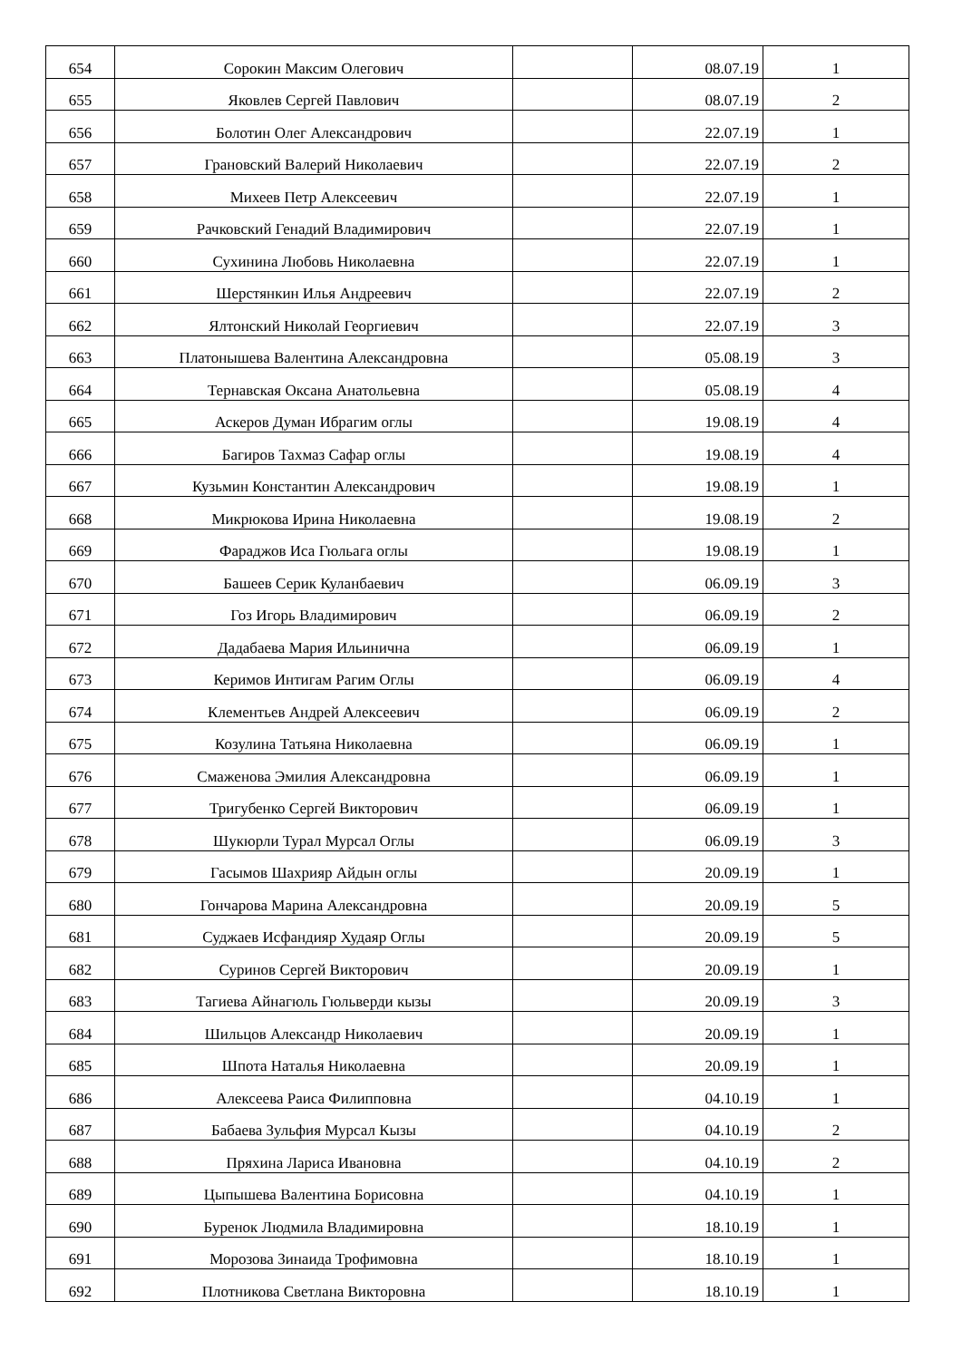| 654 | Сорокин Максим Олегович | | 08.07.19 | 1 |
| 655 | Яковлев Сергей Павлович | | 08.07.19 | 2 |
| 656 | Болотин Олег Александрович | | 22.07.19 | 1 |
| 657 | Грановский Валерий Николаевич | | 22.07.19 | 2 |
| 658 | Михеев Петр Алексеевич | | 22.07.19 | 1 |
| 659 | Рачковский Генадий Владимирович | | 22.07.19 | 1 |
| 660 | Сухинина Любовь Николаевна | | 22.07.19 | 1 |
| 661 | Шерстянкин Илья Андреевич | | 22.07.19 | 2 |
| 662 | Ялтонский Николай Георгиевич | | 22.07.19 | 3 |
| 663 | Платонышева Валентина Александровна | | 05.08.19 | 3 |
| 664 | Тернавская Оксана Анатольевна | | 05.08.19 | 4 |
| 665 | Аскеров Думан Ибрагим оглы | | 19.08.19 | 4 |
| 666 | Багиров Тахмаз Сафар оглы | | 19.08.19 | 4 |
| 667 | Кузьмин Константин Александрович | | 19.08.19 | 1 |
| 668 | Микрюкова Ирина Николаевна | | 19.08.19 | 2 |
| 669 | Фараджов Иса Гюльага оглы | | 19.08.19 | 1 |
| 670 | Башеев Серик Куланбаевич | | 06.09.19 | 3 |
| 671 | Гоз Игорь Владимирович | | 06.09.19 | 2 |
| 672 | Дадабаева Мария Ильинична | | 06.09.19 | 1 |
| 673 | Керимов Интигам Рагим Оглы | | 06.09.19 | 4 |
| 674 | Клементьев Андрей Алексеевич | | 06.09.19 | 2 |
| 675 | Козулина Татьяна Николаевна | | 06.09.19 | 1 |
| 676 | Смаженова Эмилия Александровна | | 06.09.19 | 1 |
| 677 | Тригубенко Сергей Викторович | | 06.09.19 | 1 |
| 678 | Шукюрли Турал Мурсал Оглы | | 06.09.19 | 3 |
| 679 | Гасымов Шахрияр Айдын оглы | | 20.09.19 | 1 |
| 680 | Гончарова Марина Александровна | | 20.09.19 | 5 |
| 681 | Суджаев Исфандияр Худаяр Оглы | | 20.09.19 | 5 |
| 682 | Суринов Сергей Викторович | | 20.09.19 | 1 |
| 683 | Тагиева Айнагюль Гюльверди кызы | | 20.09.19 | 3 |
| 684 | Шильцов Александр Николаевич | | 20.09.19 | 1 |
| 685 | Шпота Наталья Николаевна | | 20.09.19 | 1 |
| 686 | Алексеева Раиса Филипповна | | 04.10.19 | 1 |
| 687 | Бабаева Зульфия Мурсал Кызы | | 04.10.19 | 2 |
| 688 | Пряхина Лариса Ивановна | | 04.10.19 | 2 |
| 689 | Цыпышева Валентина Борисовна | | 04.10.19 | 1 |
| 690 | Буренок Людмила Владимировна | | 18.10.19 | 1 |
| 691 | Морозова Зинаида Трофимовна | | 18.10.19 | 1 |
| 692 | Плотникова Светлана Викторовна | | 18.10.19 | 1 |